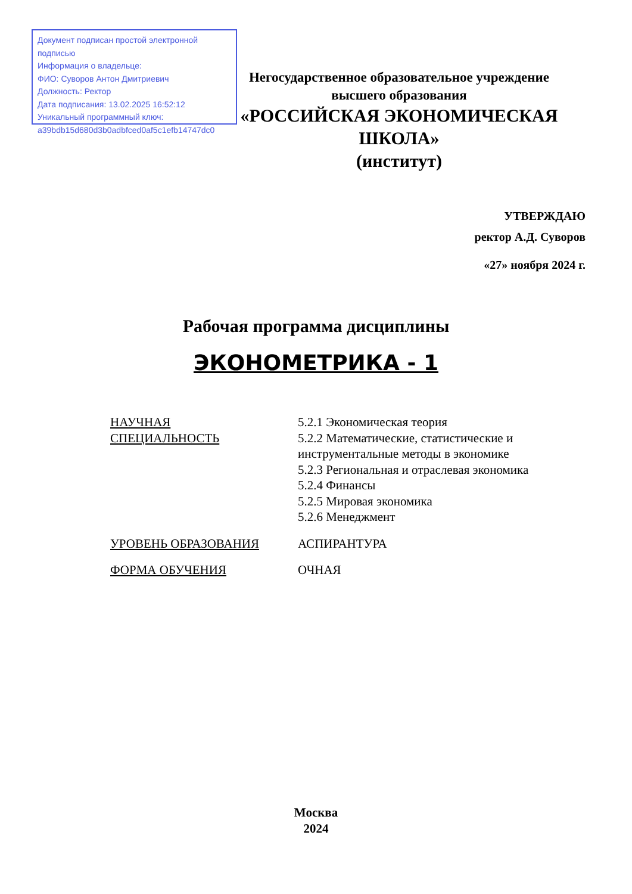Документ подписан простой электронной подписью
Информация о владельце:
ФИО: Суворов Антон Дмитриевич
Должность: Ректор
Дата подписания: 13.02.2025 16:52:12
Уникальный программный ключ:
a39bdb15d680d3b0adbfced0af5c1efb14747dc0
Негосударственное образовательное учреждение
высшего образования
«РОССИЙСКАЯ ЭКОНОМИЧЕСКАЯ ШКОЛА»
(институт)
УТВЕРЖДАЮ
ректор А.Д. Суворов
«27» ноября 2024 г.
Рабочая программа дисциплины
ЭКОНОМЕТРИКА - 1
НАУЧНАЯ
СПЕЦИАЛЬНОСТЬ
5.2.1 Экономическая теория
5.2.2 Математические, статистические и
инструментальные методы в экономике
5.2.3 Региональная и отраслевая экономика
5.2.4 Финансы
5.2.5 Мировая экономика
5.2.6 Менеджмент
УРОВЕНЬ ОБРАЗОВАНИЯ АСПИРАНТУРА
ФОРМА ОБУЧЕНИЯ ОЧНАЯ
Москва
2024